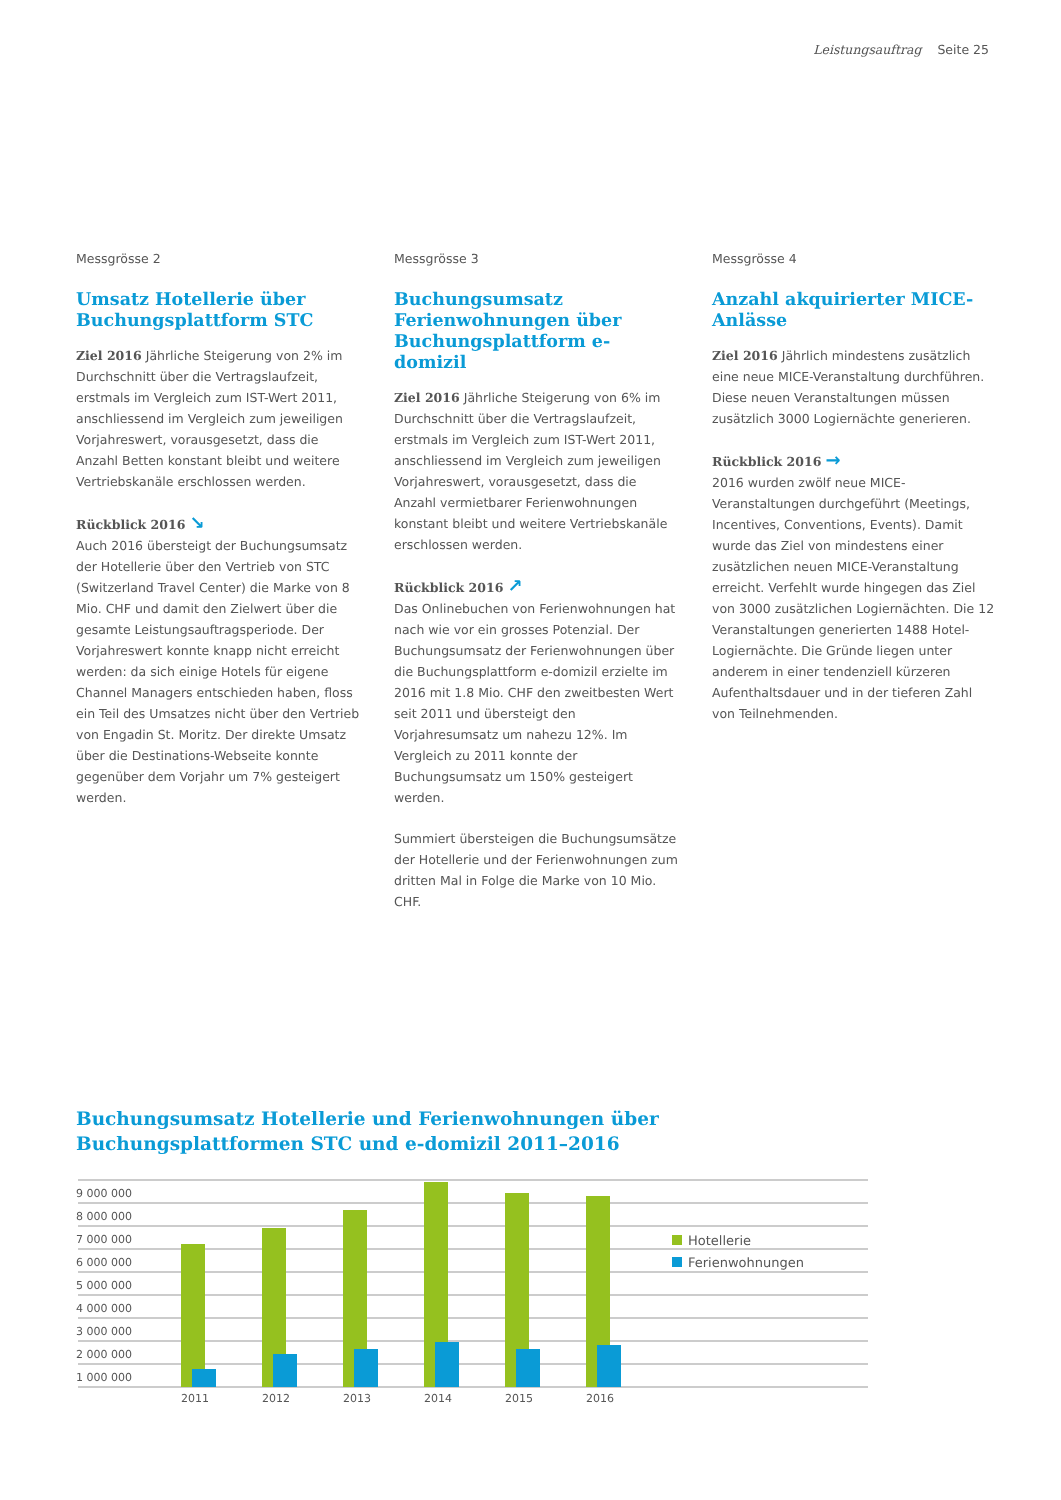Leistungsauftrag Seite 25
Messgrösse 2
Umsatz Hotellerie über Buchungsplattform STC
Ziel 2016 Jährliche Steigerung von 2% im Durchschnitt über die Vertragslaufzeit, erstmals im Vergleich zum IST-Wert 2011, anschliessend im Vergleich zum jeweiligen Vorjahreswert, vorausgesetzt, dass die Anzahl Betten konstant bleibt und weitere Vertriebskanäle erschlossen werden.
Rückblick 2016 ↘
Auch 2016 übersteigt der Buchungsumsatz der Hotellerie über den Vertrieb von STC (Switzerland Travel Center) die Marke von 8 Mio. CHF und damit den Zielwert über die gesamte Leistungsauftragsperiode. Der Vorjahreswert konnte knapp nicht erreicht werden: da sich einige Hotels für eigene Channel Managers entschieden haben, floss ein Teil des Umsatzes nicht über den Vertrieb von Engadin St. Moritz. Der direkte Umsatz über die Destinations-Webseite konnte gegenüber dem Vorjahr um 7% gesteigert werden.
Messgrösse 3
Buchungsumsatz Ferienwoh­nungen über Buchungsplattform e-domizil
Ziel 2016 Jährliche Steigerung von 6% im Durchschnitt über die Vertragslaufzeit, erstmals im Vergleich zum IST-Wert 2011, anschliessend im Vergleich zum jeweiligen Vorjahreswert, vorausgesetzt, dass die Anzahl vermietbarer Ferienwohnungen konstant bleibt und weitere Vertriebskanäle erschlossen werden.
Rückblick 2016 ↗
Das Onlinebuchen von Ferienwohnungen hat nach wie vor ein grosses Potenzial. Der Buchungsumsatz der Ferienwohnungen über die Buchungsplattform e-domizil erzielte im 2016 mit 1.8 Mio. CHF den zweitbesten Wert seit 2011 und übersteigt den Vorjahresumsatz um nahezu 12%. Im Vergleich zu 2011 konnte der Buchungsumsatz um 150% gesteigert werden.
Summiert übersteigen die Buchungsumsätze der Hotellerie und der Ferienwohnungen zum dritten Mal in Folge die Marke von 10 Mio. CHF.
Messgrösse 4
Anzahl akquirierter MICE-Anlässe
Ziel 2016 Jährlich mindestens zusätzlich eine neue MICE-Veranstaltung durchführen. Diese neuen Veranstaltungen müssen zusätzlich 3000 Logiernächte generieren.
Rückblick 2016 →
2016 wurden zwölf neue MICE-Veranstaltungen durchgeführt (Meetings, Incentives, Conventions, Events). Damit wurde das Ziel von mindestens einer zusätzlichen neuen MICE-Veranstaltung erreicht. Verfehlt wurde hingegen das Ziel von 3000 zusätzlichen Logiernächten. Die 12 Veranstaltungen generierten 1488 Hotel-Logiernächte. Die Gründe liegen unter anderem in einer tendenziell kürzeren Aufenthaltsdauer und in der tieferen Zahl von Teilnehmenden.
Buchungsumsatz Hotellerie und Ferienwohnungen über
Buchungsplattformen STC und e-domizil 2011–2016
9 000 000
8 000 000
7 000 000
6 000 000
5 000 000
4 000 000
3 000 000
2 000 000
1 000 000
Hotellerie
Ferienwohnungen
2011
2012
2013
2014
2015
2016